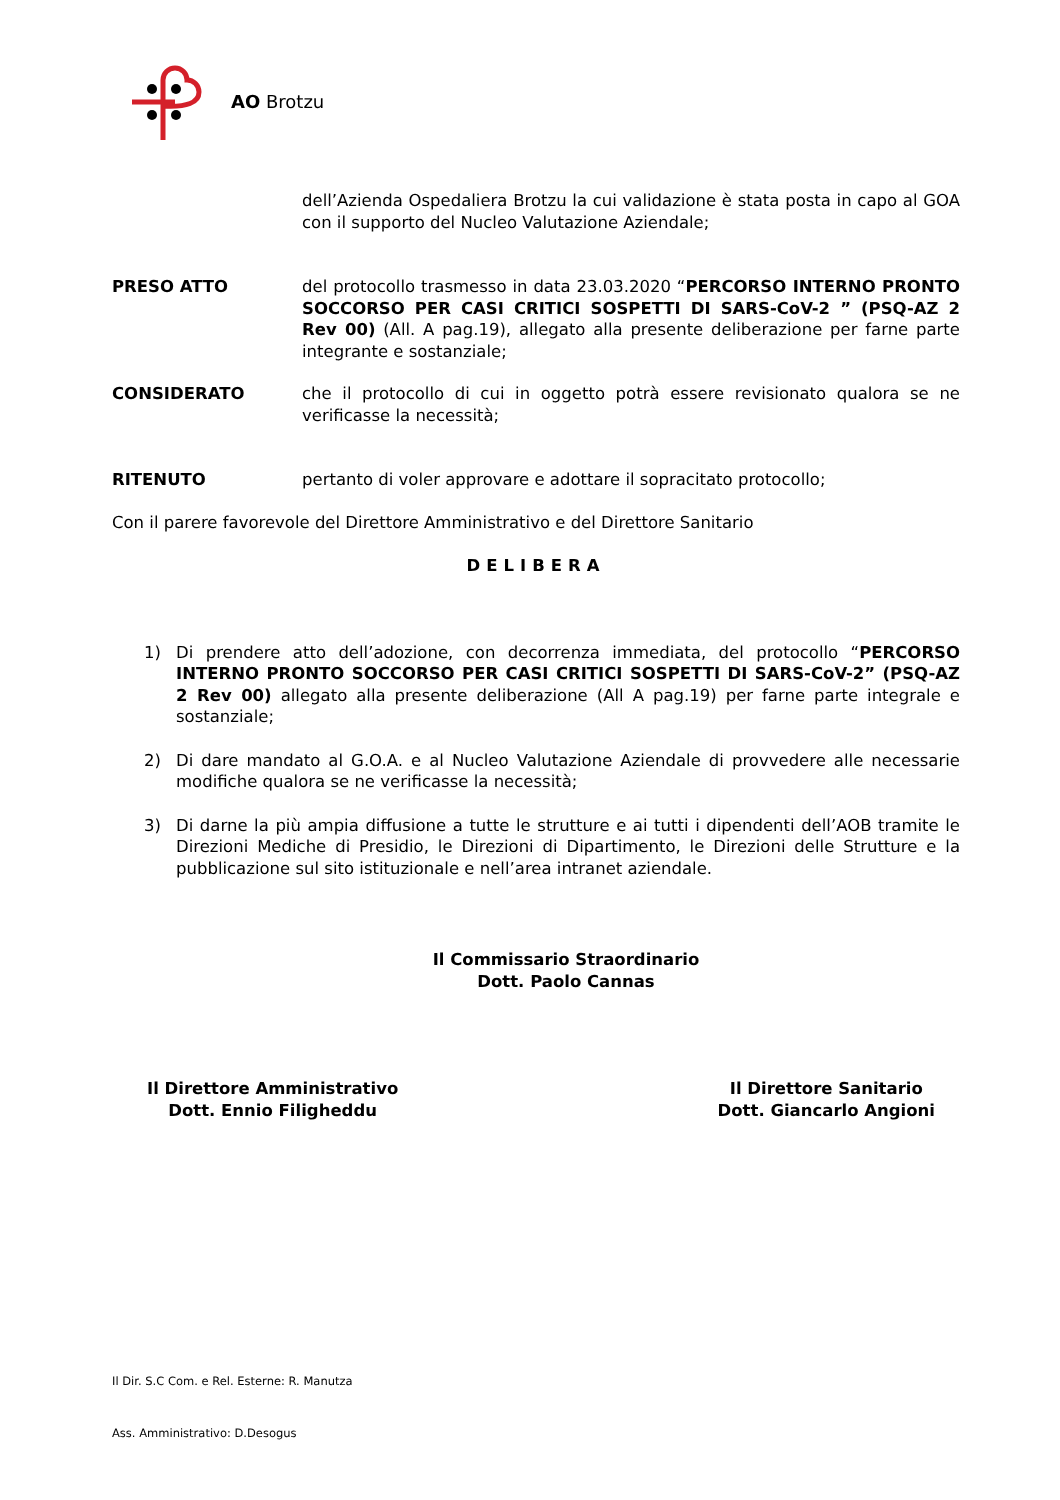AO Brotzu
dell’Azienda Ospedaliera Brotzu la cui validazione è stata posta in capo al GOA con il supporto del Nucleo Valutazione Aziendale;
PRESO ATTO del protocollo trasmesso in data 23.03.2020 “PERCORSO INTERNO PRONTO SOCCORSO PER CASI CRITICI SOSPETTI DI SARS-CoV-2 ” (PSQ-AZ 2 Rev 00) (All. A pag.19), allegato alla presente deliberazione per farne parte integrante e sostanziale;
CONSIDERATO che il protocollo di cui in oggetto potrà essere revisionato qualora se ne verificasse la necessità;
RITENUTO pertanto di voler approvare e adottare il sopracitato protocollo;
Con il parere favorevole del Direttore Amministrativo e del Direttore Sanitario
DELIBERA
1) Di prendere atto dell’adozione, con decorrenza immediata, del protocollo “PERCORSO INTERNO PRONTO SOCCORSO PER CASI CRITICI SOSPETTI DI SARS-CoV-2” (PSQ-AZ 2 Rev 00) allegato alla presente deliberazione (All A pag.19) per farne parte integrale e sostanziale;
2) Di dare mandato al G.O.A. e al Nucleo Valutazione Aziendale di provvedere alle necessarie modifiche qualora se ne verificasse la necessità;
3) Di darne la più ampia diffusione a tutte le strutture e ai tutti i dipendenti dell’AOB tramite le Direzioni Mediche di Presidio, le Direzioni di Dipartimento, le Direzioni delle Strutture e la pubblicazione sul sito istituzionale e nell’area intranet aziendale.
Il Commissario Straordinario
Dott. Paolo Cannas
Il Direttore Amministrativo
Dott. Ennio Filigheddu
Il Direttore Sanitario
Dott. Giancarlo Angioni
Il Dir. S.C Com. e Rel. Esterne: R. Manutza
Ass. Amministrativo: D.Desogus